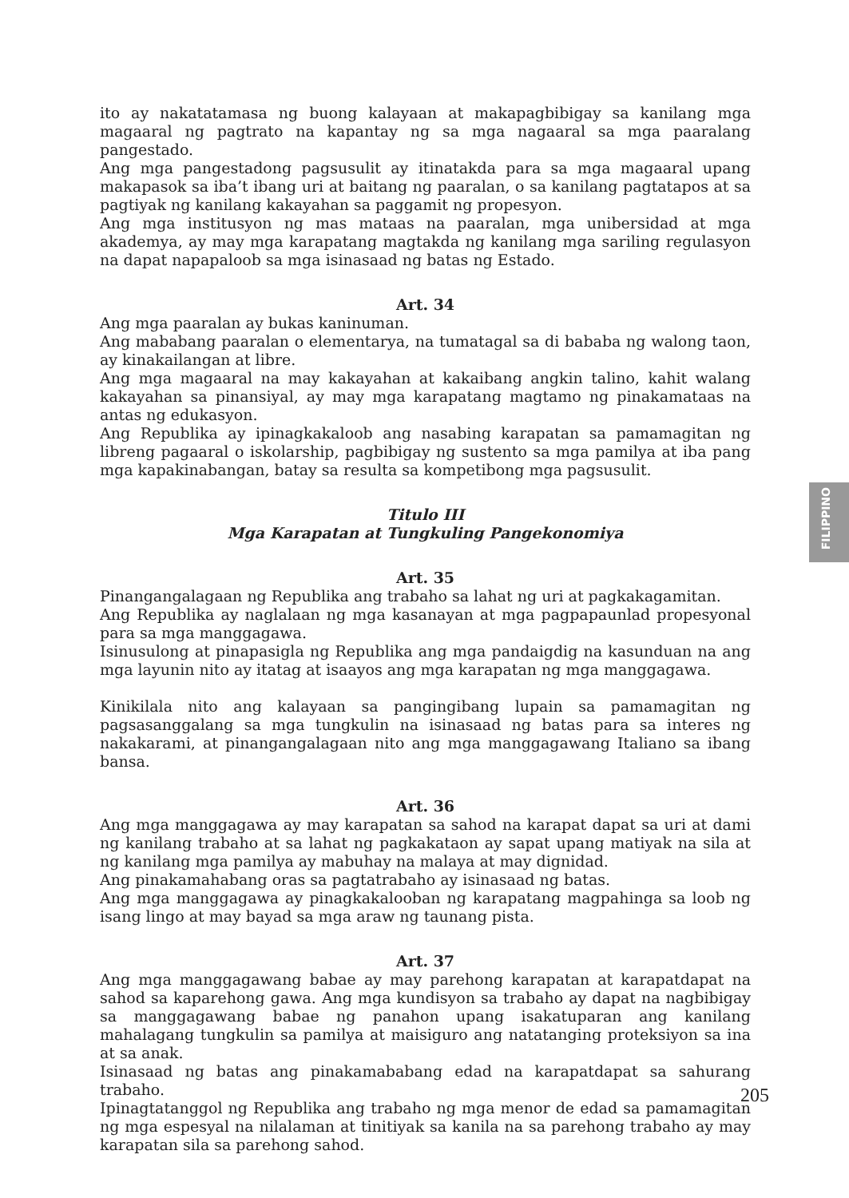ito ay nakatatamasa ng buong kalayaan at makapagbibigay sa kanilang mga magaaral ng pagtrato na kapantay ng sa mga nagaaral sa mga paaralang pangestado.
Ang mga pangestadong pagsusulit ay itinatakda para sa mga magaaral upang makapasok sa iba’t ibang uri at baitang ng paaralan, o sa kanilang pagtatapos at sa pagtiyak ng kanilang kakayahan sa paggamit ng propesyon.
Ang mga institusyon ng mas mataas na paaralan, mga unibersidad at mga akademya, ay may mga karapatang magtakda ng kanilang mga sariling regulasyon na dapat napapaloob sa mga isinasaad ng batas ng Estado.
Art. 34
Ang mga paaralan ay bukas kaninuman.
Ang mababang paaralan o elementarya, na tumatagal sa di bababa ng walong taon, ay kinakailangan at libre.
Ang mga magaaral na may kakayahan at kakaibang angkin talino, kahit walang kakayahan sa pinansiyal, ay may mga karapatang magtamo ng pinakamataas na antas ng edukasyon.
Ang Republika ay ipinagkakaloob ang nasabing karapatan sa pamamagitan ng libreng pagaaral o iskolarship, pagbibigay ng sustento sa mga pamilya at iba pang mga kapakinabangan, batay sa resulta sa kompetibong mga pagsusulit.
Titulo III
Mga Karapatan at Tungkuling Pangekonomiya
Art. 35
Pinangangalagaan ng Republika ang trabaho sa lahat ng uri at pagkakagamitan.
Ang Republika ay naglalaan ng mga kasanayan at mga pagpapaunlad propesyonal para sa mga manggagawa.
Isinusulong at pinapasigla ng Republika ang mga pandaigdig na kasunduan na ang mga layunin nito ay itatag at isaayos ang mga karapatan ng mga manggagawa.
Kinikilala nito ang kalayaan sa pangingibang lupain sa pamamagitan ng pagsasanggalang sa mga tungkulin na isinasaad ng batas para sa interes ng nakakarami, at pinangangalagaan nito ang mga manggagawang Italiano sa ibang bansa.
Art. 36
Ang mga manggagawa ay may karapatan sa sahod na karapat dapat sa uri at dami ng kanilang trabaho at sa lahat ng pagkakataon ay sapat upang matiyak na sila at ng kanilang mga pamilya ay mabuhay na malaya at may dignidad.
Ang pinakamahabang oras sa pagtatrabaho ay isinasaad ng batas.
Ang mga manggagawa ay pinagkakalooban ng karapatang magpahinga sa loob ng isang lingo at may bayad sa mga araw ng taunang pista.
Art. 37
Ang mga manggagawang babae ay may parehong karapatan at karapatdapat na sahod sa kaparehong gawa. Ang mga kundisyon sa trabaho ay dapat na nagbibigay sa manggagawang babae ng panahon upang isakatuparan ang kanilang mahalagang tungkulin sa pamilya at maisiguro ang natatanging proteksiyon sa ina at sa anak.
Isinasaad ng batas ang pinakamababang edad na karapatdapat sa sahurang trabaho.
Ipinagtatanggol ng Republika ang trabaho ng mga menor de edad sa pamamagitan ng mga espesyal na nilalaman at tinitiyak sa kanila na sa parehong trabaho ay may karapatan sila sa parehong sahod.
FILIPPINO
205